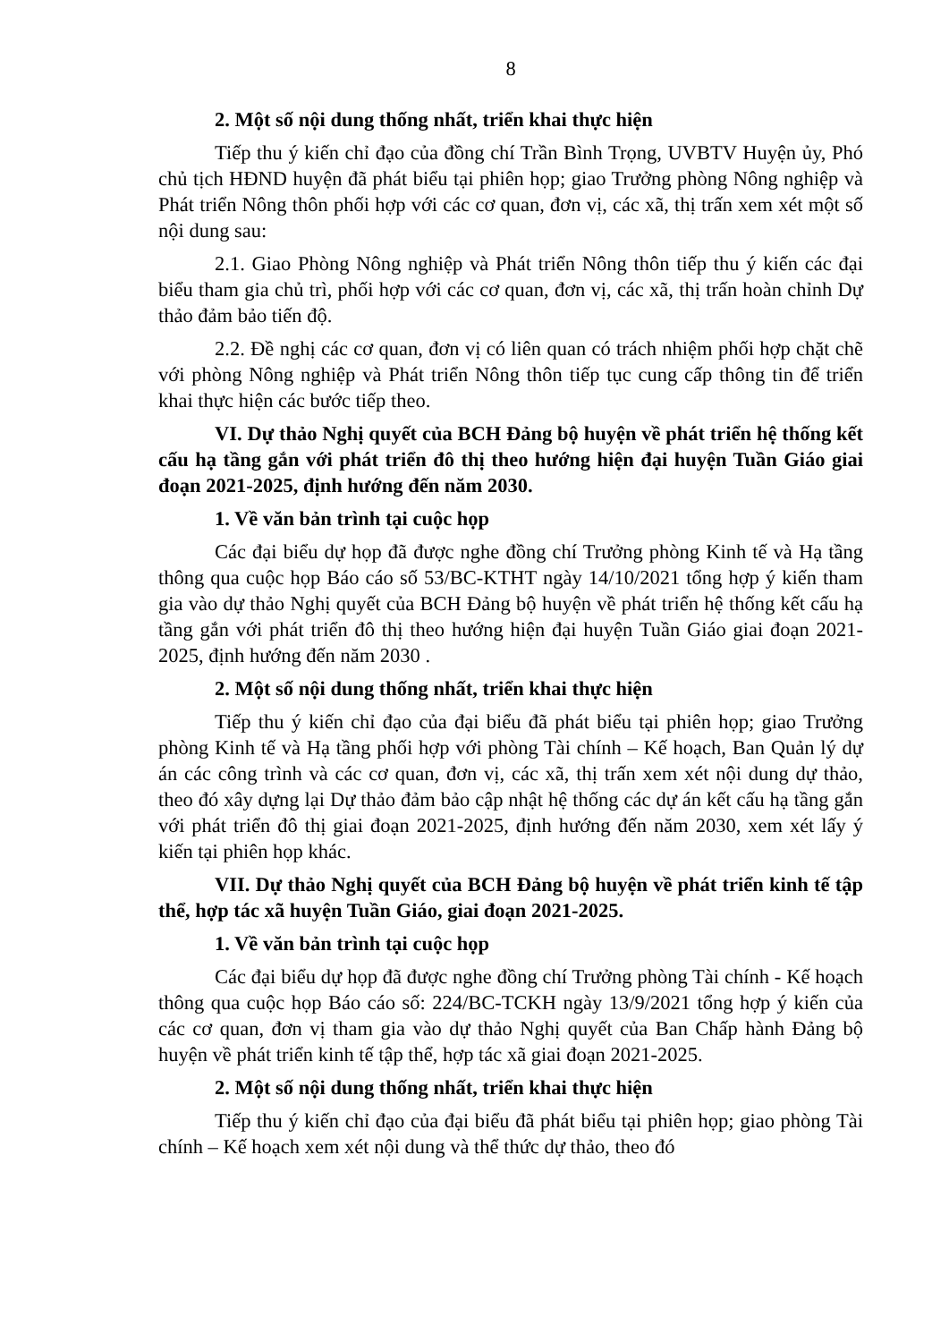8
2. Một số nội dung thống nhất, triển khai thực hiện
Tiếp thu ý kiến chỉ đạo của đồng chí Trần Bình Trọng, UVBTV Huyện ủy, Phó chủ tịch HĐND huyện đã phát biểu tại phiên họp; giao Trưởng phòng Nông nghiệp và Phát triển Nông thôn phối hợp với các cơ quan, đơn vị, các xã, thị trấn xem xét một số nội dung sau:
2.1. Giao Phòng Nông nghiệp và Phát triển Nông thôn tiếp thu ý kiến các đại biểu tham gia chủ trì, phối hợp với các cơ quan, đơn vị, các xã, thị trấn hoàn chỉnh Dự thảo đảm bảo tiến độ.
2.2. Đề nghị các cơ quan, đơn vị có liên quan có trách nhiệm phối hợp chặt chẽ với phòng Nông nghiệp và Phát triển Nông thôn tiếp tục cung cấp thông tin để triển khai thực hiện các bước tiếp theo.
VI. Dự thảo Nghị quyết của BCH Đảng bộ huyện về phát triển hệ thống kết cấu hạ tầng gắn với phát triển đô thị theo hướng hiện đại huyện Tuần Giáo giai đoạn 2021-2025, định hướng đến năm 2030.
1. Về văn bản trình tại cuộc họp
Các đại biểu dự họp đã được nghe đồng chí Trưởng phòng Kinh tế và Hạ tầng thông qua cuộc họp Báo cáo số 53/BC-KTHT ngày 14/10/2021 tổng hợp ý kiến tham gia vào dự thảo Nghị quyết của BCH Đảng bộ huyện về phát triển hệ thống kết cấu hạ tầng gắn với phát triển đô thị theo hướng hiện đại huyện Tuần Giáo giai đoạn 2021-2025, định hướng đến năm 2030 .
2. Một số nội dung thống nhất, triển khai thực hiện
Tiếp thu ý kiến chỉ đạo của đại biểu đã phát biểu tại phiên họp; giao Trưởng phòng Kinh tế và Hạ tầng phối hợp với phòng Tài chính – Kế hoạch, Ban Quản lý dự án các công trình và các cơ quan, đơn vị, các xã, thị trấn xem xét nội dung dự thảo, theo đó xây dựng lại Dự thảo đảm bảo cập nhật hệ thống các dự án kết cấu hạ tầng gắn với phát triển đô thị giai đoạn 2021-2025, định hướng đến năm 2030, xem xét lấy ý kiến tại phiên họp khác.
VII. Dự thảo Nghị quyết của BCH Đảng bộ huyện về phát triển kinh tế tập thể, hợp tác xã huyện Tuần Giáo, giai đoạn 2021-2025.
1. Về văn bản trình tại cuộc họp
Các đại biểu dự họp đã được nghe đồng chí Trưởng phòng Tài chính - Kế hoạch thông qua cuộc họp Báo cáo số: 224/BC-TCKH ngày 13/9/2021 tổng hợp ý kiến của các cơ quan, đơn vị tham gia vào dự thảo Nghị quyết của Ban Chấp hành Đảng bộ huyện về phát triển kinh tế tập thể, hợp tác xã giai đoạn 2021-2025.
2. Một số nội dung thống nhất, triển khai thực hiện
Tiếp thu ý kiến chỉ đạo của đại biểu đã phát biểu tại phiên họp; giao phòng Tài chính – Kế hoạch xem xét nội dung và thể thức dự thảo, theo đó